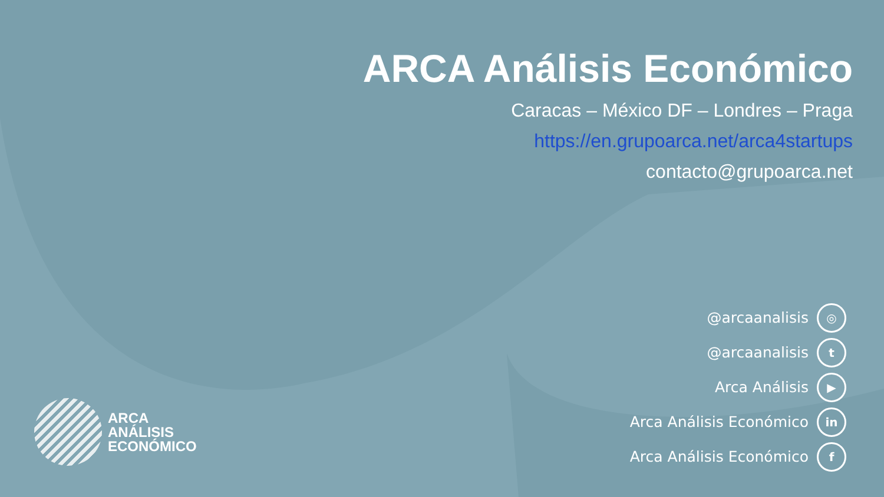ARCA Análisis Económico
Caracas – México DF – Londres – Praga
https://en.grupoarca.net/arca4startups
contacto@grupoarca.net
@arcaanalisis ◎
@arcaanalisis t
Arca Análisis ▶
Arca Análisis Económico in
Arca Análisis Económico f
ARCA
ANÁLISIS
ECONÓMICO